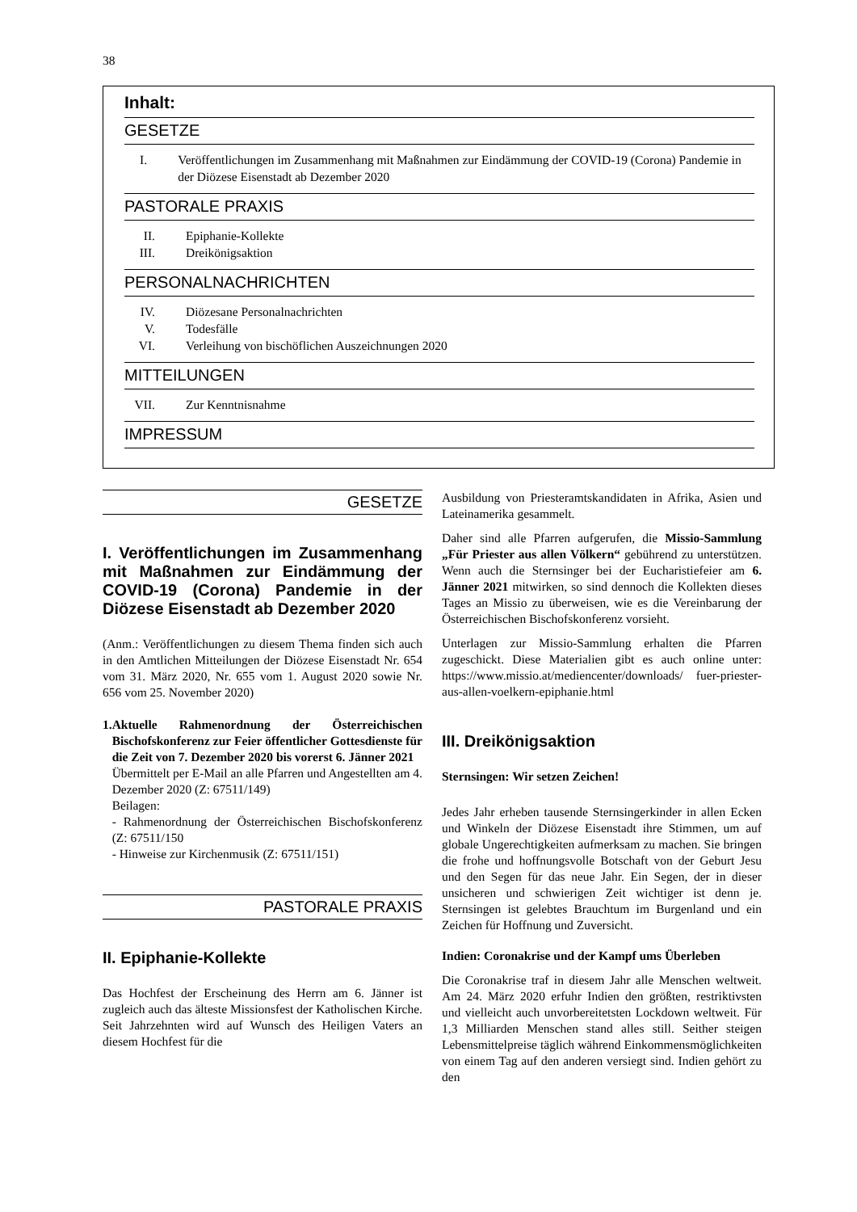38
Inhalt:
GESETZE
I. Veröffentlichungen im Zusammenhang mit Maßnahmen zur Eindämmung der COVID-19 (Corona) Pandemie in der Diözese Eisenstadt ab Dezember 2020
PASTORALE PRAXIS
II. Epiphanie-Kollekte
III. Dreikönigsaktion
PERSONALNACHRICHTEN
IV. Diözesane Personalnachrichten
V. Todesfälle
VI. Verleihung von bischöflichen Auszeichnungen 2020
MITTEILUNGEN
VII. Zur Kenntnisnahme
IMPRESSUM
GESETZE
I. Veröffentlichungen im Zusammenhang mit Maßnahmen zur Eindämmung der COVID-19 (Corona) Pandemie in der Diözese Eisenstadt ab Dezember 2020
(Anm.: Veröffentlichungen zu diesem Thema finden sich auch in den Amtlichen Mitteilungen der Diözese Eisenstadt Nr. 654 vom 31. März 2020, Nr. 655 vom 1. August 2020 sowie Nr. 656 vom 25. November 2020)
1. Aktuelle Rahmenordnung der Österreichischen Bischofskonferenz zur Feier öffentlicher Gottesdienste für die Zeit von 7. Dezember 2020 bis vorerst 6. Jänner 2021
Übermittelt per E-Mail an alle Pfarren und Angestellten am 4. Dezember 2020 (Z: 67511/149)
Beilagen:
- Rahmenordnung der Österreichischen Bischofskonferenz (Z: 67511/150
- Hinweise zur Kirchenmusik (Z: 67511/151)
PASTORALE PRAXIS
II. Epiphanie-Kollekte
Das Hochfest der Erscheinung des Herrn am 6. Jänner ist zugleich auch das älteste Missionsfest der Katholischen Kirche. Seit Jahrzehnten wird auf Wunsch des Heiligen Vaters an diesem Hochfest für die
Ausbildung von Priesteramtskandidaten in Afrika, Asien und Lateinamerika gesammelt.
Daher sind alle Pfarren aufgerufen, die Missio-Sammlung „Für Priester aus allen Völkern“ gebührend zu unterstützen. Wenn auch die Sternsinger bei der Eucharistiefeier am 6. Jänner 2021 mitwirken, so sind dennoch die Kollekten dieses Tages an Missio zu überweisen, wie es die Vereinbarung der Österreichischen Bischofskonferenz vorsieht.
Unterlagen zur Missio-Sammlung erhalten die Pfarren zugeschickt. Diese Materialien gibt es auch online unter: https://www.missio.at/mediencenter/downloads/ fuer-priester-aus-allen-voelkern-epiphanie.html
III. Dreikönigsaktion
Sternsingen: Wir setzen Zeichen!
Jedes Jahr erheben tausende Sternsingerkinder in allen Ecken und Winkeln der Diözese Eisenstadt ihre Stimmen, um auf globale Ungerechtigkeiten aufmerksam zu machen. Sie bringen die frohe und hoffnungsvolle Botschaft von der Geburt Jesu und den Segen für das neue Jahr. Ein Segen, der in dieser unsicheren und schwierigen Zeit wichtiger ist denn je. Sternsingen ist gelebtes Brauchtum im Burgenland und ein Zeichen für Hoffnung und Zuversicht.
Indien: Coronakrise und der Kampf ums Überleben
Die Coronakrise traf in diesem Jahr alle Menschen weltweit. Am 24. März 2020 erfuhr Indien den größten, restriktivsten und vielleicht auch unvorbereitetsten Lockdown weltweit. Für 1,3 Milliarden Menschen stand alles still. Seither steigen Lebensmittelpreise täglich während Einkommensmöglichkeiten von einem Tag auf den anderen versiegt sind. Indien gehört zu den